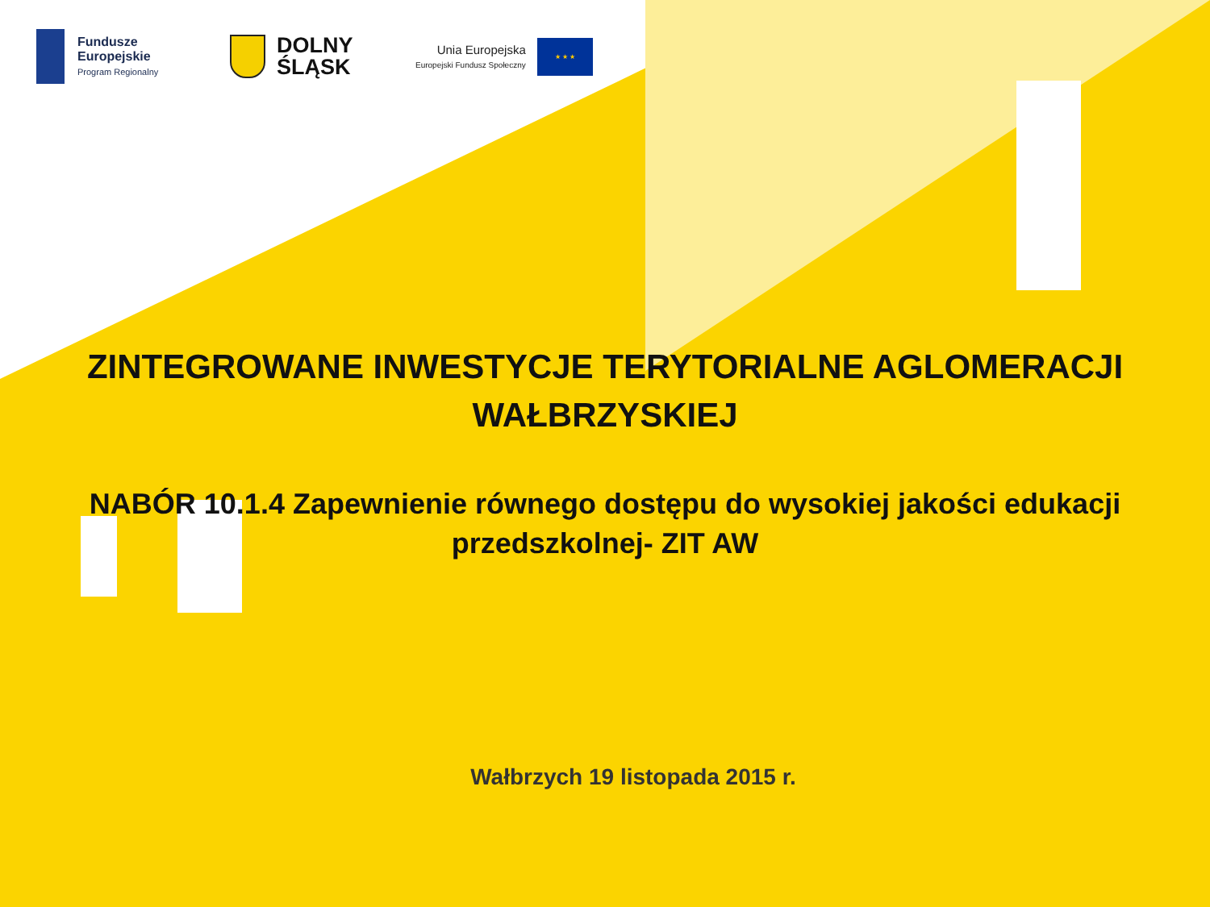Fundusze
Europejskie
Program Regionalny
DOLNY
ŚLĄSK
Unia Europejska
Europejski Fundusz Społeczny
★ ★ ★
ZINTEGROWANE INWESTYCJE TERYTORIALNE AGLOMERACJI
WAŁBRZYSKIEJ
NABÓR 10.1.4 Zapewnienie równego dostępu do wysokiej jakości edukacji przedszkolnej- ZIT AW
Wałbrzych 19 listopada 2015 r.